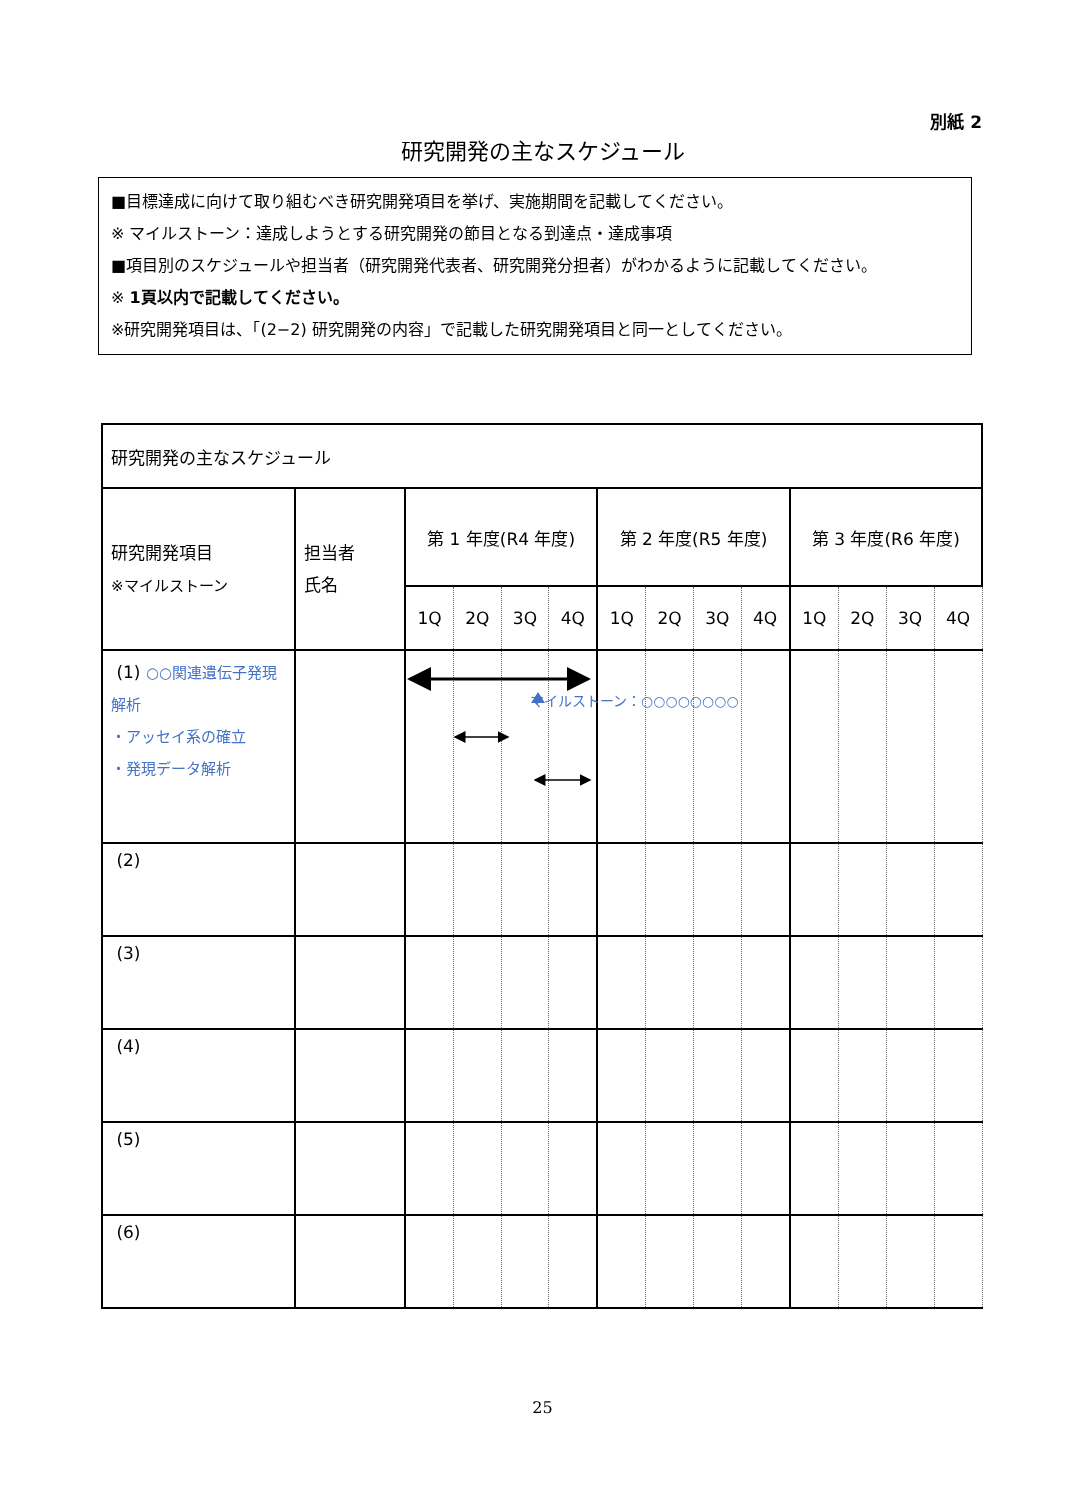別紙 2
研究開発の主なスケジュール
■目標達成に向けて取り組むべき研究開発項目を挙げ、実施期間を記載してください。
※ マイルストーン：達成しようとする研究開発の節目となる到達点・達成事項
■項目別のスケジュールや担当者（研究開発代表者、研究開発分担者）がわかるように記載してください。
※ 1頁以内で記載してください。
※研究開発項目は、「(2−2) 研究開発の内容」で記載した研究開発項目と同一としてください。
| 研究開発の主なスケジュール | | | | | | | | | | | | | |
| 研究開発項目 ※マイルストーン | 担当者 氏名 | 第 1 年度(R4 年度) | | | | 第 2 年度(R5 年度) | | | | 第 3 年度(R6 年度) | | | |
| | | 1Q | 2Q | 3Q | 4Q | 1Q | 2Q | 3Q | 4Q | 1Q | 2Q | 3Q | 4Q |
| (1) ○○関連遺伝子発現解析 ・アッセイ系の確立 ・発現データ解析 | | | | | | | | | | | | | |
| (2) | | | | | | | | | | | | | |
| (3) | | | | | | | | | | | | | |
| (4) | | | | | | | | | | | | | |
| (5) | | | | | | | | | | | | | |
| (6) | | | | | | | | | | | | | |
マイルストーン：○○○○○○○○
25